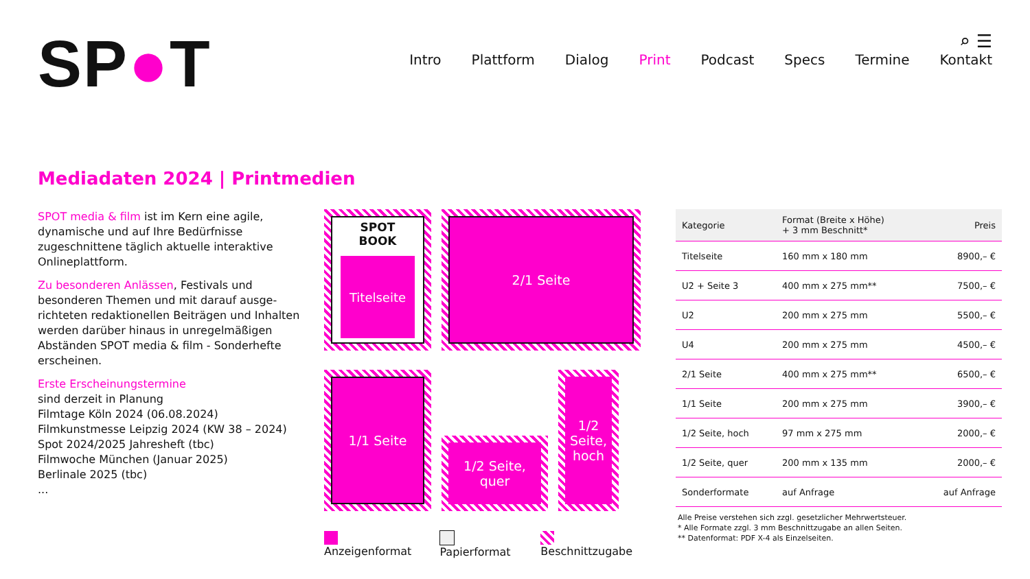SP●T
⌕ ☰
Intro Plattform Dialog Print Podcast Specs Termine Kontakt
Mediadaten 2024 | Printmedien
SPOT media & film ist im Kern eine agile, dynamische und auf Ihre Bedürfnisse zugeschnittene täglich aktuelle interaktive Onlineplattform.
Zu besonderen Anlässen, Festivals und besonderen Themen und mit darauf ausge-richteten redaktionellen Beiträgen und Inhalten werden darüber hinaus in unregelmäßigen Abständen SPOT media & film - Sonderhefte erscheinen.
Erste Erscheinungstermine
sind derzeit in Planung
Filmtage Köln 2024 (06.08.2024)
Filmkunstmesse Leipzig 2024 (KW 38 – 2024)
Spot 2024/2025 Jahresheft (tbc)
Filmwoche München (Januar 2025)
Berlinale 2025 (tbc)
...
SPOT BOOK
Titelseite
2/1 Seite
1/1 Seite
1/2 Seite,
quer
1/2 Seite, hoch
Anzeigenformat Papierformat Beschnittzugabe
| Kategorie | Format (Breite x Höhe) + 3 mm Beschnitt* | Preis |
| --- | --- | --- |
| Titelseite | 160 mm x 180 mm | 8900,– € |
| U2 + Seite 3 | 400 mm x 275 mm** | 7500,– € |
| U2 | 200 mm x 275 mm | 5500,– € |
| U4 | 200 mm x 275 mm | 4500,– € |
| 2/1 Seite | 400 mm x 275 mm** | 6500,– € |
| 1/1 Seite | 200 mm x 275 mm | 3900,– € |
| 1/2 Seite, hoch | 97 mm x 275 mm | 2000,– € |
| 1/2 Seite, quer | 200 mm x 135 mm | 2000,– € |
| Sonderformate | auf Anfrage | auf Anfrage |
Alle Preise verstehen sich zzgl. gesetzlicher Mehrwertsteuer.
* Alle Formate zzgl. 3 mm Beschnittzugabe an allen Seiten.
** Datenformat: PDF X-4 als Einzelseiten.